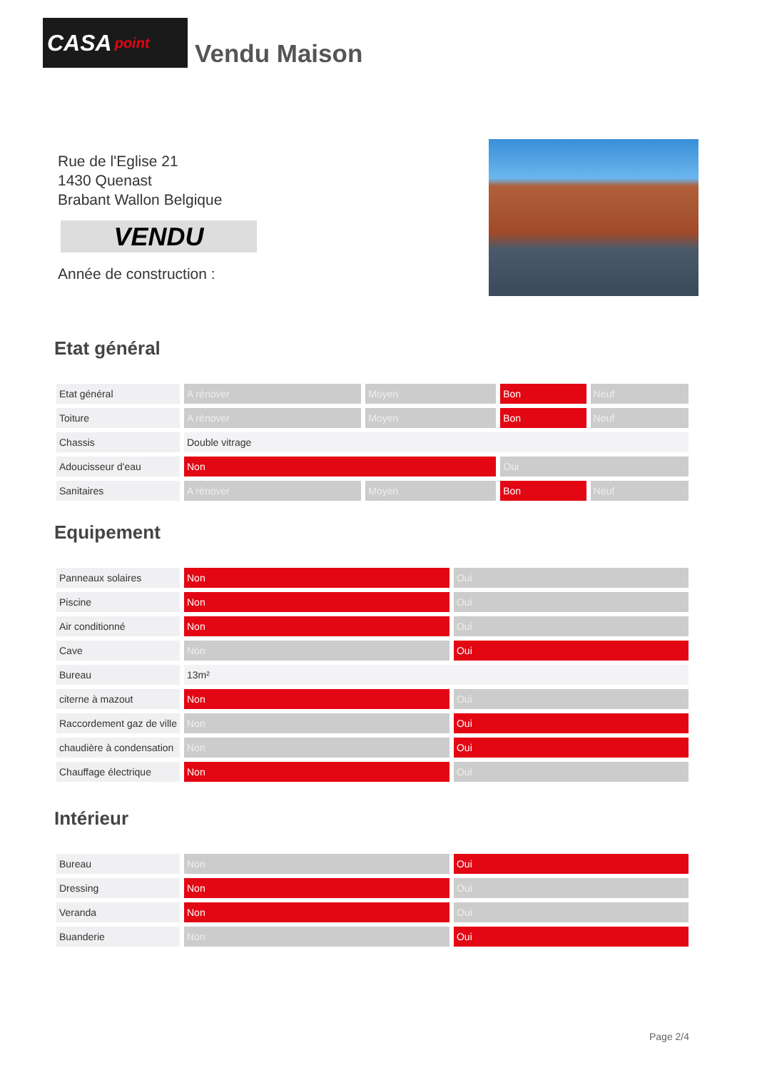CASA point
Vendu Maison
Rue de l'Eglise 21
1430 Quenast
Brabant Wallon Belgique
VENDU
Année de construction :
Etat général
| Etat général | A rénover | Moyen | Bon | Neuf |
| Toiture | A rénover | Moyen | Bon | Neuf |
| Chassis | Double vitrage | | | |
| Adoucisseur d'eau | Non | | Oui | |
| Sanitaires | A rénover | Moyen | Bon | Neuf |
Equipement
| Panneaux solaires | Non | Oui |
| Piscine | Non | Oui |
| Air conditionné | Non | Oui |
| Cave | Non | Oui |
| Bureau | 13m² | |
| citerne à mazout | Non | Oui |
| Raccordement gaz de ville | Non | Oui |
| chaudière à condensation | Non | Oui |
| Chauffage électrique | Non | Oui |
Intérieur
| Bureau | Non | Oui |
| Dressing | Non | Oui |
| Veranda | Non | Oui |
| Buanderie | Non | Oui |
Page 2/4